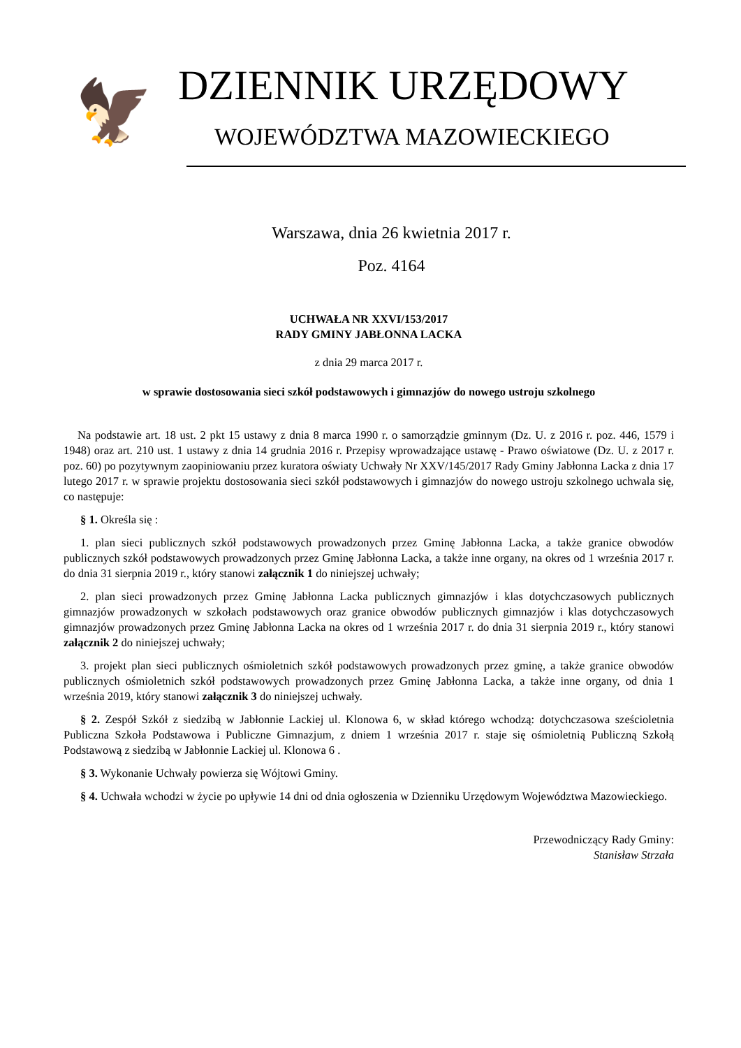🦅
DZIENNIK URZĘDOWY
WOJEWÓDZTWA MAZOWIECKIEGO
Warszawa, dnia 26 kwietnia 2017 r.
Poz. 4164
UCHWAŁA NR XXVI/153/2017
RADY GMINY JABŁONNA LACKA
z dnia 29 marca 2017 r.
w sprawie dostosowania sieci szkół podstawowych i gimnazjów do nowego ustroju szkolnego
Na podstawie art. 18 ust. 2 pkt 15 ustawy z dnia 8 marca 1990 r. o samorządzie gminnym (Dz. U. z 2016 r. poz. 446, 1579 i 1948) oraz art. 210 ust. 1 ustawy z dnia 14 grudnia 2016 r. Przepisy wprowadzające ustawę - Prawo oświatowe (Dz. U. z 2017 r. poz. 60) po pozytywnym zaopiniowaniu przez kuratora oświaty Uchwały Nr XXV/145/2017 Rady Gminy Jabłonna Lacka z dnia 17 lutego 2017 r. w sprawie projektu dostosowania sieci szkół podstawowych i gimnazjów do nowego ustroju szkolnego uchwala się, co następuje:
§ 1. Określa się :
1. plan sieci publicznych szkół podstawowych prowadzonych przez Gminę Jabłonna Lacka, a także granice obwodów publicznych szkół podstawowych prowadzonych przez Gminę Jabłonna Lacka, a także inne organy, na okres od 1 września 2017 r. do dnia 31 sierpnia 2019 r., który stanowi załącznik 1 do niniejszej uchwały;
2. plan sieci prowadzonych przez Gminę Jabłonna Lacka publicznych gimnazjów i klas dotychczasowych publicznych gimnazjów prowadzonych w szkołach podstawowych oraz granice obwodów publicznych gimnazjów i klas dotychczasowych gimnazjów prowadzonych przez Gminę Jabłonna Lacka na okres od 1 września 2017 r. do dnia 31 sierpnia 2019 r., który stanowi załącznik 2 do niniejszej uchwały;
3. projekt plan sieci publicznych ośmioletnich szkół podstawowych prowadzonych przez gminę, a także granice obwodów publicznych ośmioletnich szkół podstawowych prowadzonych przez Gminę Jabłonna Lacka, a także inne organy, od dnia 1 września 2019, który stanowi załącznik 3 do niniejszej uchwały.
§ 2. Zespół Szkół z siedzibą w Jabłonnie Lackiej ul. Klonowa 6, w skład którego wchodzą: dotychczasowa sześcioletnia Publiczna Szkoła Podstawowa i Publiczne Gimnazjum, z dniem 1 września 2017 r. staje się ośmioletnią Publiczną Szkołą Podstawową z siedzibą w Jabłonnie Lackiej ul. Klonowa 6 .
§ 3. Wykonanie Uchwały powierza się Wójtowi Gminy.
§ 4. Uchwała wchodzi w życie po upływie 14 dni od dnia ogłoszenia w Dzienniku Urzędowym Województwa Mazowieckiego.
Przewodniczący Rady Gminy:
Stanisław Strzała